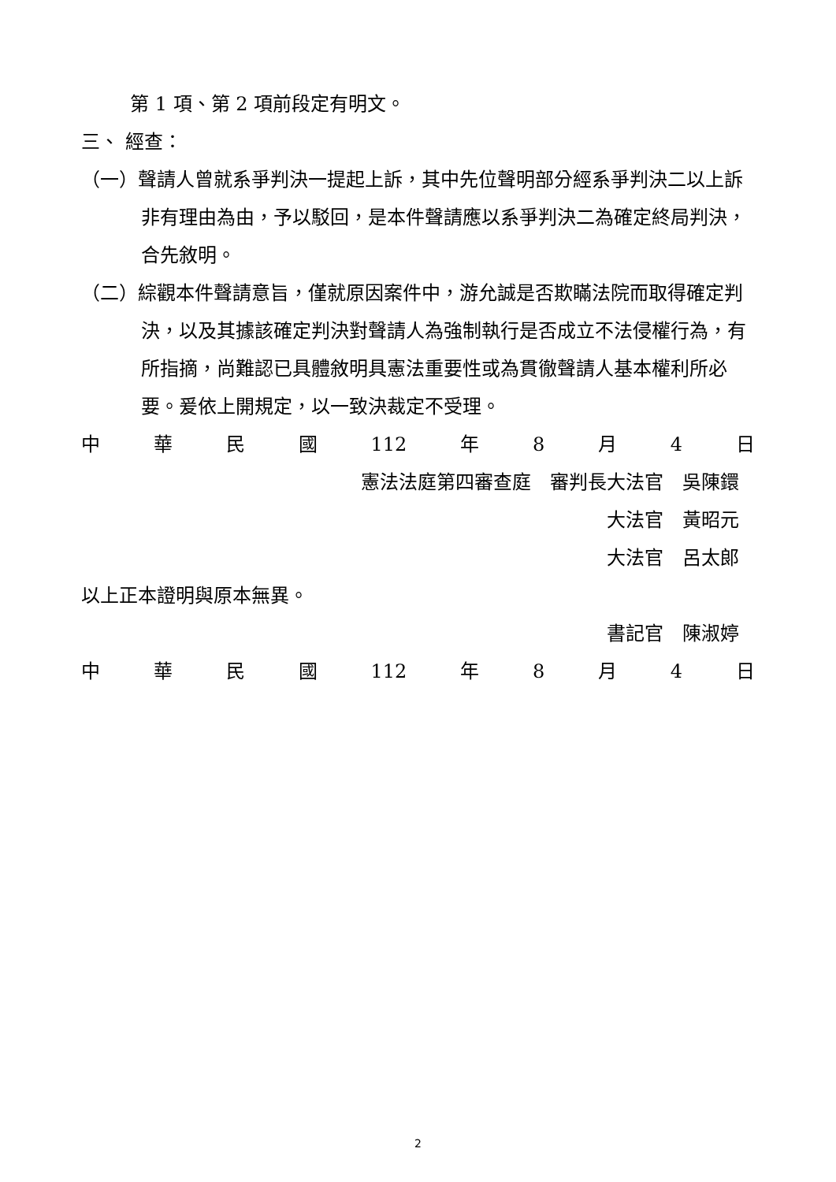第 1 項、第 2 項前段定有明文。
三、 經查：
（一）聲請人曾就系爭判決一提起上訴，其中先位聲明部分經系爭判決二以上訴非有理由為由，予以駁回，是本件聲請應以系爭判決二為確定終局判決，合先敘明。
（二）綜觀本件聲請意旨，僅就原因案件中，游允誠是否欺瞞法院而取得確定判決，以及其據該確定判決對聲請人為強制執行是否成立不法侵權行為，有所指摘，尚難認已具體敘明具憲法重要性或為貫徹聲請人基本權利所必要。爰依上開規定，以一致決裁定不受理。
中華民國 112 年 8 月 4 日
憲法法庭第四審查庭　審判長大法官　吳陳鐶
大法官　黃昭元
大法官　呂太郎
以上正本證明與原本無異。
書記官　陳淑婷
中華民國 112 年 8 月 4 日
2